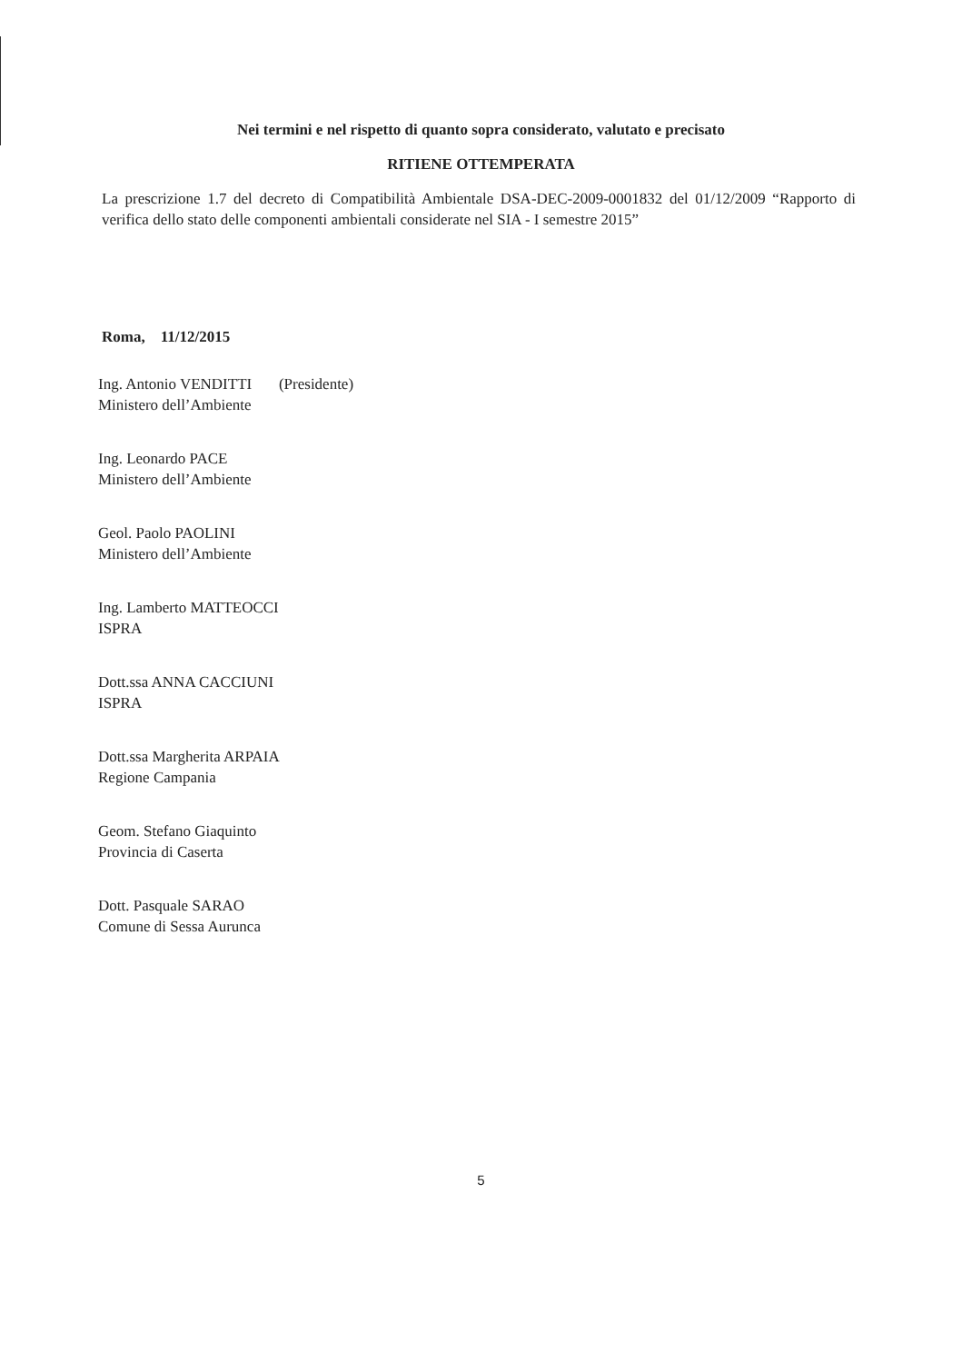Nei termini e nel rispetto di quanto sopra considerato, valutato e precisato
RITIENE OTTEMPERATA
La prescrizione 1.7 del decreto di Compatibilità Ambientale DSA-DEC-2009-0001832 del 01/12/2009 “Rapporto di verifica dello stato delle componenti ambientali considerate nel SIA - I semestre 2015”
Roma, 11/12/2015
Ing. Antonio VENDITTI (Presidente)
Ministero dell’Ambiente
Ing. Leonardo PACE
Ministero dell’Ambiente
Geol. Paolo PAOLINI
Ministero dell’Ambiente
Ing. Lamberto MATTEOCCI
ISPRA
Dott.ssa ANNA CACCIUNI
ISPRA
Dott.ssa Margherita ARPAIA
Regione Campania
Geom. Stefano Giaquinto
Provincia di Caserta
Dott. Pasquale SARAO
Comune di Sessa Aurunca
5